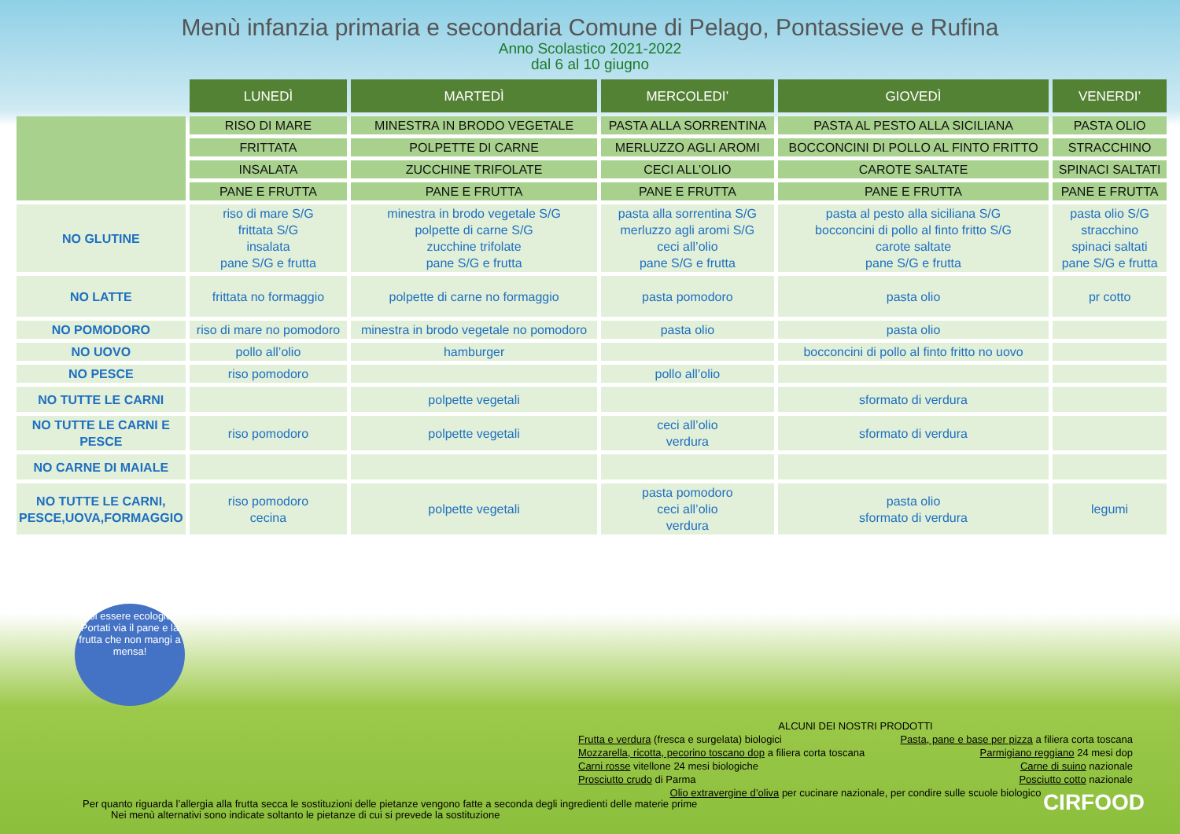Menù infanzia primaria e secondaria Comune di Pelago, Pontassieve e Rufina
Anno Scolastico 2021-2022
dal 6 al 10 giugno
| | LUNEDÌ | MARTEDÌ | MERCOLEDI’ | GIOVEDÌ | VENERDI’ |
| | RISO DI MARE | MINESTRA IN BRODO VEGETALE | PASTA ALLA SORRENTINA | PASTA AL PESTO ALLA SICILIANA | PASTA OLIO |
| | FRITTATA | POLPETTE DI CARNE | MERLUZZO AGLI AROMI | BOCCONCINI DI POLLO AL FINTO FRITTO | STRACCHINO |
| | INSALATA | ZUCCHINE TRIFOLATE | CECI ALL’OLIO | CAROTE SALTATE | SPINACI SALTATI |
| | PANE E FRUTTA | PANE E FRUTTA | PANE E FRUTTA | PANE E FRUTTA | PANE E FRUTTA |
| NO GLUTINE | riso di mare S/G frittata S/G insalata pane S/G e frutta | minestra in brodo vegetale S/G polpette di carne S/G zucchine trifolate pane S/G e frutta | pasta alla sorrentina S/G merluzzo agli aromi S/G ceci all’olio pane S/G e frutta | pasta al pesto alla siciliana S/G bocconcini di pollo al finto fritto S/G carote saltate pane S/G e frutta | pasta olio S/G stracchino spinaci saltati pane S/G e frutta |
| NO LATTE | frittata no formaggio | polpette di carne no formaggio | pasta pomodoro | pasta olio | pr cotto |
| NO POMODORO | riso di mare no pomodoro | minestra in brodo vegetale no pomodoro | pasta olio | pasta olio | |
| NO UOVO | pollo all’olio | hamburger | | bocconcini di pollo al finto fritto no uovo | |
| NO PESCE | riso pomodoro | | pollo all’olio | | |
| NO TUTTE LE CARNI | | polpette vegetali | | sformato di verdura | |
| NO TUTTE LE CARNI E PESCE | riso pomodoro | polpette vegetali | ceci all’olio verdura | sformato di verdura | |
| NO CARNE DI MAIALE | | | | | |
| NO TUTTE LE CARNI, PESCE,UOVA,FORMAGGIO | riso pomodoro cecina | polpette vegetali | pasta pomodoro ceci all’olio verdura | pasta olio sformato di verdura | legumi |
Vuoi essere ecologico? Portati via il pane e la frutta che non mangi a mensa!
ALCUNI DEI NOSTRI PRODOTTI
Frutta e verdura (fresca e surgelata) biologici
Mozzarella, ricotta, pecorino toscano dop a filiera corta toscana
Carni rosse vitellone 24 mesi biologiche
Prosciutto crudo di Parma
Pasta, pane e base per pizza a filiera corta toscana
Parmigiano reggiano 24 mesi dop
Carne di suino nazionale
Posciutto cotto nazionale
Olio extravergine d’oliva per cucinare nazionale, per condire sulle scuole biologico
Per quanto riguarda l’allergia alla frutta secca le sostituzioni delle pietanze vengono fatte a seconda degli ingredienti delle materie prime
Nei menù alternativi sono indicate soltanto le pietanze di cui si prevede la sostituzione
CIRFOOD